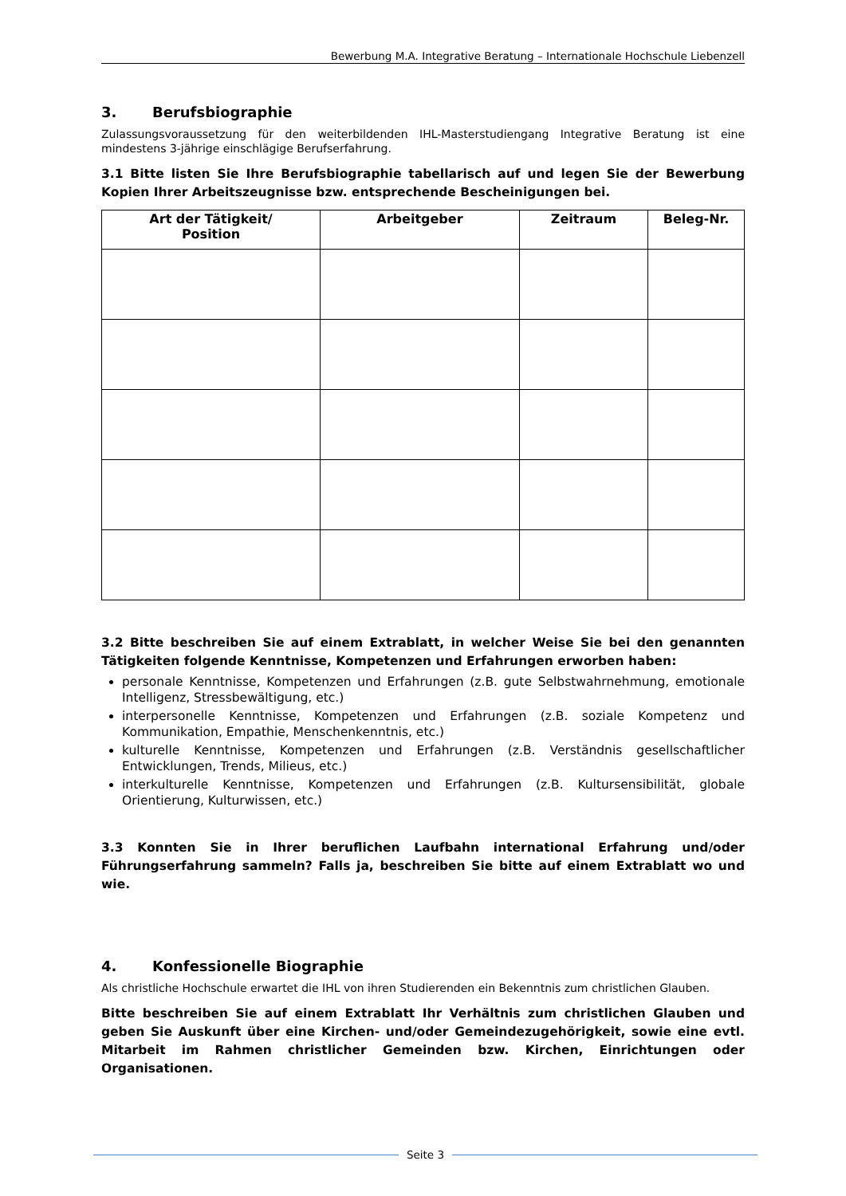Bewerbung M.A. Integrative Beratung – Internationale Hochschule Liebenzell
3. Berufsbiographie
Zulassungsvoraussetzung für den weiterbildenden IHL-Masterstudiengang Integrative Beratung ist eine mindestens 3-jährige einschlägige Berufserfahrung.
3.1 Bitte listen Sie Ihre Berufsbiographie tabellarisch auf und legen Sie der Bewerbung Kopien Ihrer Arbeitszeugnisse bzw. entsprechende Bescheinigungen bei.
| Art der Tätigkeit/ Position | Arbeitgeber | Zeitraum | Beleg-Nr. |
| --- | --- | --- | --- |
3.2 Bitte beschreiben Sie auf einem Extrablatt, in welcher Weise Sie bei den genannten Tätigkeiten folgende Kenntnisse, Kompetenzen und Erfahrungen erworben haben:
personale Kenntnisse, Kompetenzen und Erfahrungen (z.B. gute Selbstwahrnehmung, emotionale Intelligenz, Stressbewältigung, etc.)
interpersonelle Kenntnisse, Kompetenzen und Erfahrungen (z.B. soziale Kompetenz und Kommunikation, Empathie, Menschenkenntnis, etc.)
kulturelle Kenntnisse, Kompetenzen und Erfahrungen (z.B. Verständnis gesellschaftlicher Entwicklungen, Trends, Milieus, etc.)
interkulturelle Kenntnisse, Kompetenzen und Erfahrungen (z.B. Kultursensibilität, globale Orientierung, Kulturwissen, etc.)
3.3 Konnten Sie in Ihrer beruflichen Laufbahn international Erfahrung und/oder Führungserfahrung sammeln? Falls ja, beschreiben Sie bitte auf einem Extrablatt wo und wie.
4. Konfessionelle Biographie
Als christliche Hochschule erwartet die IHL von ihren Studierenden ein Bekenntnis zum christlichen Glauben.
Bitte beschreiben Sie auf einem Extrablatt Ihr Verhältnis zum christlichen Glauben und geben Sie Auskunft über eine Kirchen- und/oder Gemeindezugehörigkeit, sowie eine evtl. Mitarbeit im Rahmen christlicher Gemeinden bzw. Kirchen, Einrichtungen oder Organisationen.
Seite 3